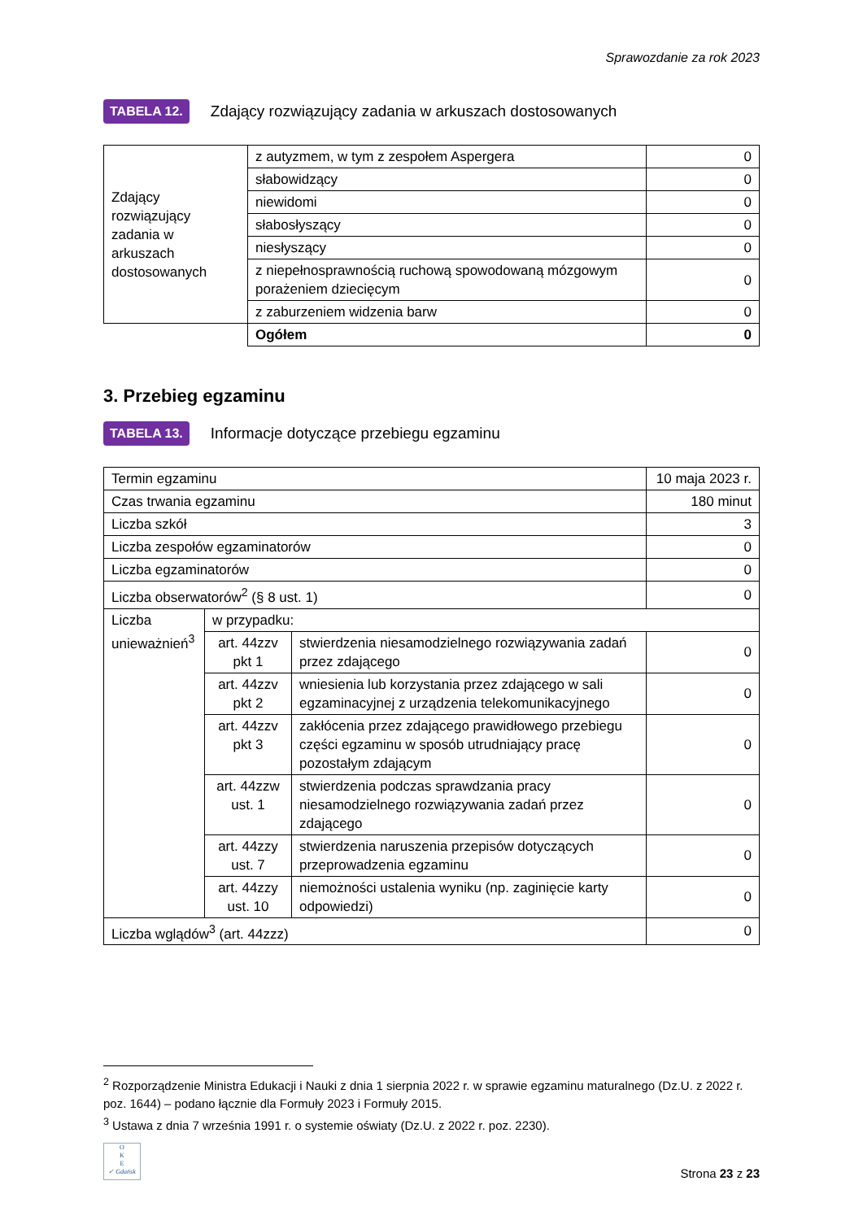Sprawozdanie za rok 2023
TABELA 12. Zdający rozwiązujący zadania w arkuszach dostosowanych
| Zdający rozwiązujący zadania w arkuszach dostosowanych | z autyzmem, w tym z zespołem Aspergera | 0 |
| | słabowidzący | 0 |
| | niewidomi | 0 |
| | słabosłyszący | 0 |
| | niesłyszący | 0 |
| | z niepełnosprawnością ruchową spowodowaną mózgowym porażeniem dziecięcym | 0 |
| | z zaburzeniem widzenia barw | 0 |
| | Ogółem | 0 |
3. Przebieg egzaminu
TABELA 13. Informacje dotyczące przebiegu egzaminu
| Termin egzaminu | | | 10 maja 2023 r. |
| Czas trwania egzaminu | | | 180 minut |
| Liczba szkół | | | 3 |
| Liczba zespołów egzaminatorów | | | 0 |
| Liczba egzaminatorów | | | 0 |
| Liczba obserwatorów<sup>2</sup> (§ 8 ust. 1) | | | 0 |
| Liczba unieważnień<sup>3</sup> | w przypadku: | | |
| | art. 44zzv pkt 1 | stwierdzenia niesamodzielnego rozwiązywania zadań przez zdającego | 0 |
| | art. 44zzv pkt 2 | wniesienia lub korzystania przez zdającego w sali egzaminacyjnej z urządzenia telekomunikacyjnego | 0 |
| | art. 44zzv pkt 3 | zakłócenia przez zdającego prawidłowego przebiegu części egzaminu w sposób utrudniający pracę pozostałym zdającym | 0 |
| | art. 44zzw ust. 1 | stwierdzenia podczas sprawdzania pracy niesamodzielnego rozwiązywania zadań przez zdającego | 0 |
| | art. 44zzy ust. 7 | stwierdzenia naruszenia przepisów dotyczących przeprowadzenia egzaminu | 0 |
| | art. 44zzy ust. 10 | niemożności ustalenia wyniku (np. zaginięcie karty odpowiedzi) | 0 |
| Liczba wglądów<sup>3</sup> (art. 44zzz) | | | 0 |
<sup>2</sup> Rozporządzenie Ministra Edukacji i Nauki z dnia 1 sierpnia 2022 r. w sprawie egzaminu maturalnego (Dz.U. z 2022 r. poz. 1644) – podano łącznie dla Formuły 2023 i Formuły 2015.
<sup>3</sup> Ustawa z dnia 7 września 1991 r. o systemie oświaty (Dz.U. z 2022 r. poz. 2230).
O
K
E
✓ Gdańsk
Strona 23 z 23